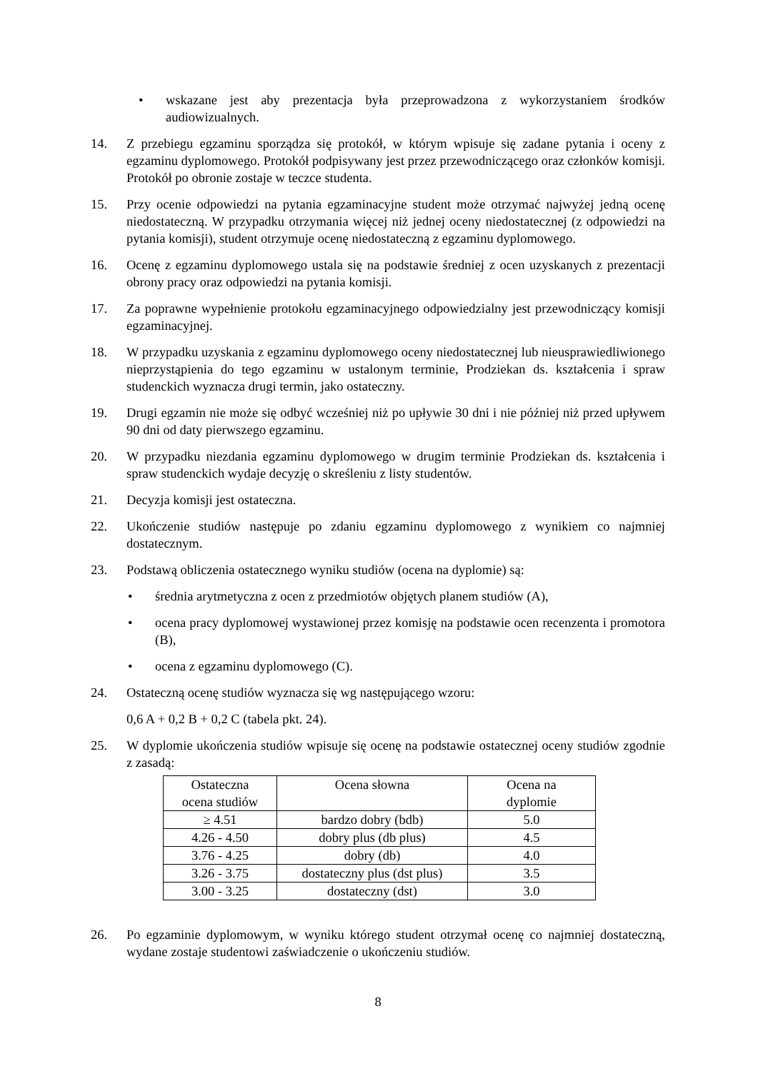• wskazane jest aby prezentacja była przeprowadzona z wykorzystaniem środków audiowizualnych.
14. Z przebiegu egzaminu sporządza się protokół, w którym wpisuje się zadane pytania i oceny z egzaminu dyplomowego. Protokół podpisywany jest przez przewodniczącego oraz członków komisji. Protokół po obronie zostaje w teczce studenta.
15. Przy ocenie odpowiedzi na pytania egzaminacyjne student może otrzymać najwyżej jedną ocenę niedostateczną. W przypadku otrzymania więcej niż jednej oceny niedostatecznej (z odpowiedzi na pytania komisji), student otrzymuje ocenę niedostateczną z egzaminu dyplomowego.
16. Ocenę z egzaminu dyplomowego ustala się na podstawie średniej z ocen uzyskanych z prezentacji obrony pracy oraz odpowiedzi na pytania komisji.
17. Za poprawne wypełnienie protokołu egzaminacyjnego odpowiedzialny jest przewodniczący komisji egzaminacyjnej.
18. W przypadku uzyskania z egzaminu dyplomowego oceny niedostatecznej lub nieusprawiedliwionego nieprzystąpienia do tego egzaminu w ustalonym terminie, Prodziekan ds. kształcenia i spraw studenckich wyznacza drugi termin, jako ostateczny.
19. Drugi egzamin nie może się odbyć wcześniej niż po upływie 30 dni i nie później niż przed upływem 90 dni od daty pierwszego egzaminu.
20. W przypadku niezdania egzaminu dyplomowego w drugim terminie Prodziekan ds. kształcenia i spraw studenckich wydaje decyzję o skreśleniu z listy studentów.
21. Decyzja komisji jest ostateczna.
22. Ukończenie studiów następuje po zdaniu egzaminu dyplomowego z wynikiem co najmniej dostatecznym.
23. Podstawą obliczenia ostatecznego wyniku studiów (ocena na dyplomie) są:
• średnia arytmetyczna z ocen z przedmiotów objętych planem studiów (A),
• ocena pracy dyplomowej wystawionej przez komisję na podstawie ocen recenzenta i promotora (B),
• ocena z egzaminu dyplomowego (C).
24. Ostateczną ocenę studiów wyznacza się wg następującego wzoru:
0,6 A + 0,2 B + 0,2 C (tabela pkt. 24).
25. W dyplomie ukończenia studiów wpisuje się ocenę na podstawie ostatecznej oceny studiów zgodnie z zasadą:
| Ostateczna ocena studiów | Ocena słowna | Ocena na dyplomie |
| --- | --- | --- |
| ≥ 4.51 | bardzo dobry (bdb) | 5.0 |
| 4.26 - 4.50 | dobry plus (db plus) | 4.5 |
| 3.76 - 4.25 | dobry (db) | 4.0 |
| 3.26 - 3.75 | dostateczny plus (dst plus) | 3.5 |
| 3.00 - 3.25 | dostateczny (dst) | 3.0 |
26. Po egzaminie dyplomowym, w wyniku którego student otrzymał ocenę co najmniej dostateczną, wydane zostaje studentowi zaświadczenie o ukończeniu studiów.
8